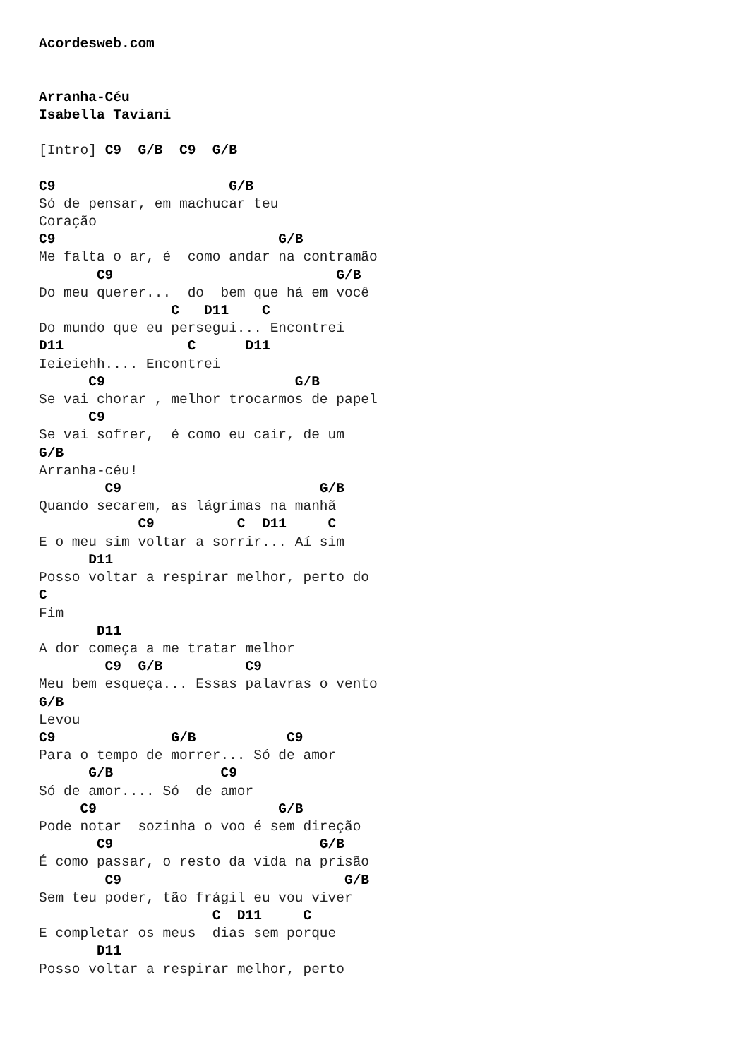Acordesweb.com


Arranha-Céu
Isabella Taviani

[Intro] C9  G/B  C9  G/B

C9                     G/B
Só de pensar, em machucar teu
Coração
C9                           G/B
Me falta o ar, é  como andar na contramão
       C9                           G/B
Do meu querer...  do  bem que há em você
                C   D11    C
Do mundo que eu persegui... Encontrei
D11               C      D11
Ieieiehh.... Encontrei
      C9                       G/B
Se vai chorar , melhor trocarmos de papel
      C9
Se vai sofrer,  é como eu cair, de um
G/B
Arranha-céu!
        C9                        G/B
Quando secarem, as lágrimas na manhã
            C9          C  D11     C
E o meu sim voltar a sorrir... Aí sim
      D11
Posso voltar a respirar melhor, perto do
C
Fim
       D11
A dor começa a me tratar melhor
        C9  G/B          C9
Meu bem esqueça... Essas palavras o vento
G/B
Levou
C9              G/B           C9
Para o tempo de morrer... Só de amor
      G/B             C9
Só de amor.... Só  de amor
     C9                      G/B
Pode notar  sozinha o voo é sem direção
       C9                         G/B
É como passar, o resto da vida na prisão
        C9                           G/B
Sem teu poder, tão frágil eu vou viver
                     C  D11     C
E completar os meus  dias sem porque
       D11
Posso voltar a respirar melhor, perto